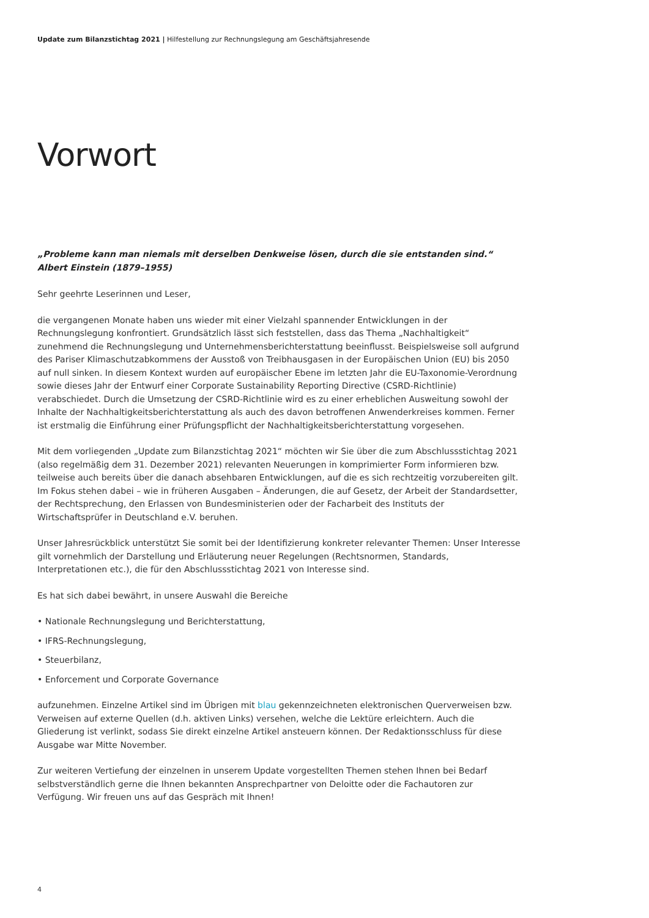Update zum Bilanzstichtag 2021 | Hilfestellung zur Rechnungslegung am Geschäftsjahresende
Vorwort
„Probleme kann man niemals mit derselben Denkweise lösen, durch die sie entstanden sind.“
Albert Einstein (1879–1955)
Sehr geehrte Leserinnen und Leser,
die vergangenen Monate haben uns wieder mit einer Vielzahl spannender Entwicklungen in der Rechnungslegung konfrontiert. Grundsätzlich lässt sich feststellen, dass das Thema „Nachhaltigkeit“ zunehmend die Rechnungslegung und Unternehmensberichterstattung beeinflusst. Beispielsweise soll aufgrund des Pariser Klimaschutzabkommens der Ausstoß von Treibhausgasen in der Europäischen Union (EU) bis 2050 auf null sinken. In diesem Kontext wurden auf europäischer Ebene im letzten Jahr die EU-Taxonomie-Verordnung sowie dieses Jahr der Entwurf einer Corporate Sustainability Reporting Directive (CSRD-Richtlinie) verabschiedet. Durch die Umsetzung der CSRD-Richtlinie wird es zu einer erheblichen Ausweitung sowohl der Inhalte der Nachhaltigkeitsberichterstattung als auch des davon betroffenen Anwenderkreises kommen. Ferner ist erstmalig die Einführung einer Prüfungspflicht der Nachhaltigkeitsberichterstattung vorgesehen.
Mit dem vorliegenden „Update zum Bilanzstichtag 2021“ möchten wir Sie über die zum Abschlussstichtag 2021 (also regelmäßig dem 31. Dezember 2021) relevanten Neuerungen in komprimierter Form informieren bzw. teilweise auch bereits über die danach absehbaren Entwicklungen, auf die es sich rechtzeitig vorzubereiten gilt. Im Fokus stehen dabei – wie in früheren Ausgaben – Änderungen, die auf Gesetz, der Arbeit der Standardsetter, der Rechtsprechung, den Erlassen von Bundesministerien oder der Facharbeit des Instituts der Wirtschaftsprüfer in Deutschland e.V. beruhen.
Unser Jahresrückblick unterstützt Sie somit bei der Identifizierung konkreter relevanter Themen: Unser Interesse gilt vornehmlich der Darstellung und Erläuterung neuer Regelungen (Rechtsnormen, Standards, Interpretationen etc.), die für den Abschlussstichtag 2021 von Interesse sind.
Es hat sich dabei bewährt, in unsere Auswahl die Bereiche
• Nationale Rechnungslegung und Berichterstattung,
• IFRS-Rechnungslegung,
• Steuerbilanz,
• Enforcement und Corporate Governance
aufzunehmen. Einzelne Artikel sind im Übrigen mit blau gekennzeichneten elektronischen Querverweisen bzw. Verweisen auf externe Quellen (d.h. aktiven Links) versehen, welche die Lektüre erleichtern. Auch die Gliederung ist verlinkt, sodass Sie direkt einzelne Artikel ansteuern können. Der Redaktionsschluss für diese Ausgabe war Mitte November.
Zur weiteren Vertiefung der einzelnen in unserem Update vorgestellten Themen stehen Ihnen bei Bedarf selbstverständlich gerne die Ihnen bekannten Ansprechpartner von Deloitte oder die Fachautoren zur Verfügung. Wir freuen uns auf das Gespräch mit Ihnen!
4